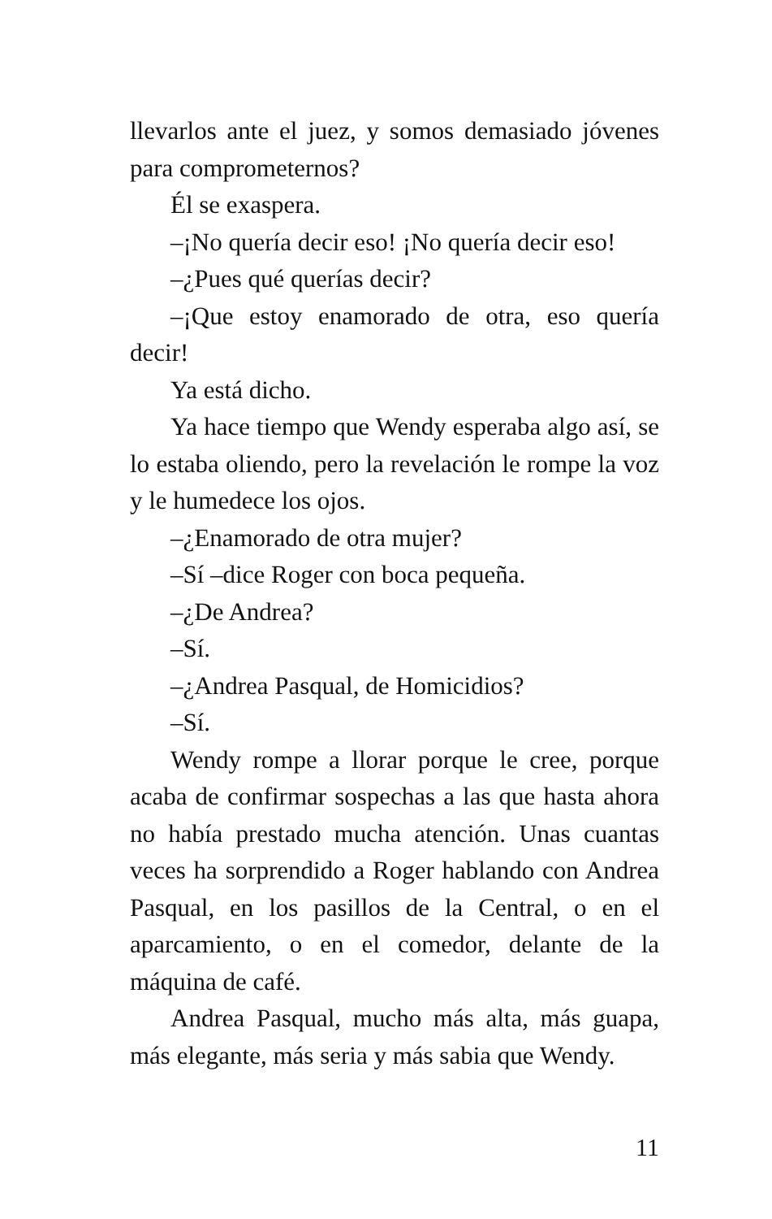llevarlos ante el juez, y somos demasiado jóvenes para comprometernos?
Él se exaspera.
–¡No quería decir eso! ¡No quería decir eso!
–¿Pues qué querías decir?
–¡Que estoy enamorado de otra, eso quería decir!
Ya está dicho.
Ya hace tiempo que Wendy esperaba algo así, se lo estaba oliendo, pero la revelación le rompe la voz y le humedece los ojos.
–¿Enamorado de otra mujer?
–Sí –dice Roger con boca pequeña.
–¿De Andrea?
–Sí.
–¿Andrea Pasqual, de Homicidios?
–Sí.
Wendy rompe a llorar porque le cree, porque acaba de confirmar sospechas a las que hasta ahora no había prestado mucha atención. Unas cuantas veces ha sorprendido a Roger hablando con Andrea Pasqual, en los pasillos de la Central, o en el aparcamiento, o en el comedor, delante de la máquina de café.
Andrea Pasqual, mucho más alta, más guapa, más elegante, más seria y más sabia que Wendy.
11